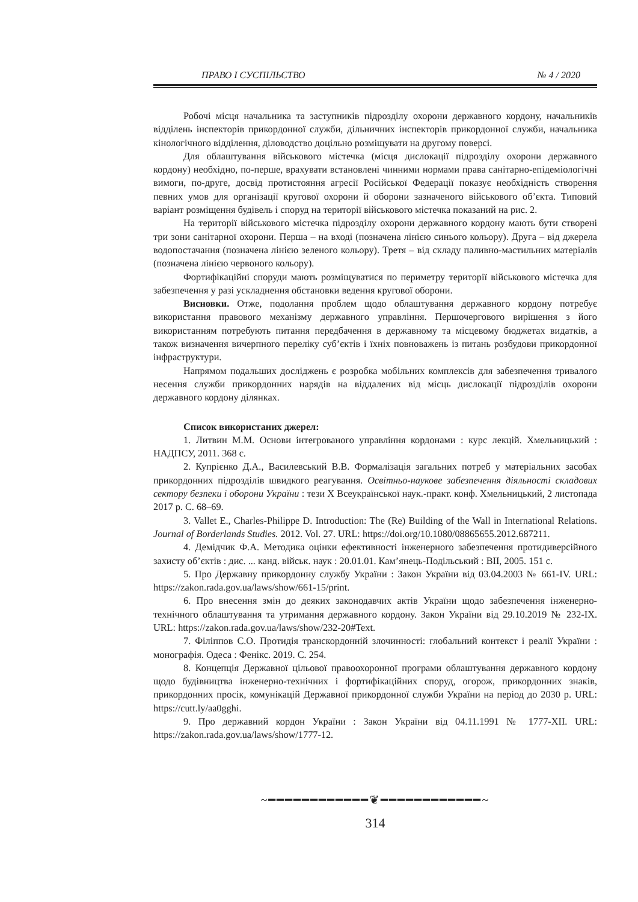ПРАВО І СУСПІЛЬСТВО № 4 / 2020
Робочі місця начальника та заступників підрозділу охорони державного кордону, начальників відділень інспекторів прикордонної служби, дільничних інспекторів прикордонної служби, начальника кінологічного відділення, діловодство доцільно розміщувати на другому поверсі.
Для облаштування військового містечка (місця дислокації підрозділу охорони державного кордону) необхідно, по-перше, врахувати встановлені чинними нормами права санітарно-епідеміологічні вимоги, по-друге, досвід протистояння агресії Російської Федерації показує необхідність створення певних умов для організації кругової охорони й оборони зазначеного військового об’єкта. Типовий варіант розміщення будівель і споруд на території військового містечка показаний на рис. 2.
На території військового містечка підрозділу охорони державного кордону мають бути створені три зони санітарної охорони. Перша – на вході (позначена лінією синього кольору). Друга – від джерела водопостачання (позначена лінією зеленого кольору). Третя – від складу паливно-мастильних матеріалів (позначена лінією червоного кольору).
Фортифікаційні споруди мають розміщуватися по периметру території військового містечка для забезпечення у разі ускладнення обстановки ведення кругової оборони.
Висновки. Отже, подолання проблем щодо облаштування державного кордону потребує використання правового механізму державного управління. Першочергового вирішення з його використанням потребують питання передбачення в державному та місцевому бюджетах видатків, а також визначення вичерпного переліку суб’єктів і їхніх повноважень із питань розбудови прикордонної інфраструктури.
Напрямом подальших досліджень є розробка мобільних комплексів для забезпечення тривалого несення служби прикордонних нарядів на віддалених від місць дислокації підрозділів охорони державного кордону ділянках.
Список використаних джерел:
1. Литвин М.М. Основи інтегрованого управління кордонами : курс лекцій. Хмельницький : НАДПСУ, 2011. 368 с.
2. Купрієнко Д.А., Василевський В.В. Формалізація загальних потреб у матеріальних засобах прикордонних підрозділів швидкого реагування. Освітньо-наукове забезпечення діяльності складових сектору безпеки і оборони України : тези X Всеукраїнської наук.-практ. конф. Хмельницький, 2 листопада 2017 р. С. 68–69.
3. Vallet E., Charles-Philippe D. Introduction: The (Re) Building of the Wall in International Relations. Journal of Borderlands Studies. 2012. Vol. 27. URL: https://doi.org/10.1080/08865655.2012.687211.
4. Демідчик Ф.А. Методика оцінки ефективності інженерного забезпечення протидиверсійного захисту об’єктів : дис. ... канд. військ. наук : 20.01.01. Кам’янець-Подільський : ВІІ, 2005. 151 с.
5. Про Державну прикордонну службу України : Закон України від 03.04.2003 № 661-IV. URL: https://zakon.rada.gov.ua/laws/show/661-15/print.
6. Про внесення змін до деяких законодавчих актів України щодо забезпечення інженерно-технічного облаштування та утримання державного кордону. Закон України від 29.10.2019 № 232-IX. URL: https://zakon.rada.gov.ua/laws/show/232-20#Text.
7. Філіппов С.О. Протидія транскордонній злочинності: глобальний контекст і реалії України : монографія. Одеса : Фенікс. 2019. С. 254.
8. Концепція Державної цільової правоохоронної програми облаштування державного кордону щодо будівництва інженерно-технічних і фортифікаційних споруд, огорож, прикордонних знаків, прикордонних просік, комунікацій Державної прикордонної служби України на період до 2030 р. URL: https://cutt.ly/aa0gghi.
9. Про державний кордон України : Закон України від 04.11.1991 № 1777-XII. URL: https://zakon.rada.gov.ua/laws/show/1777-12.
~━━━━━━━━━━━━❦━━━━━━━━━━━━~
314